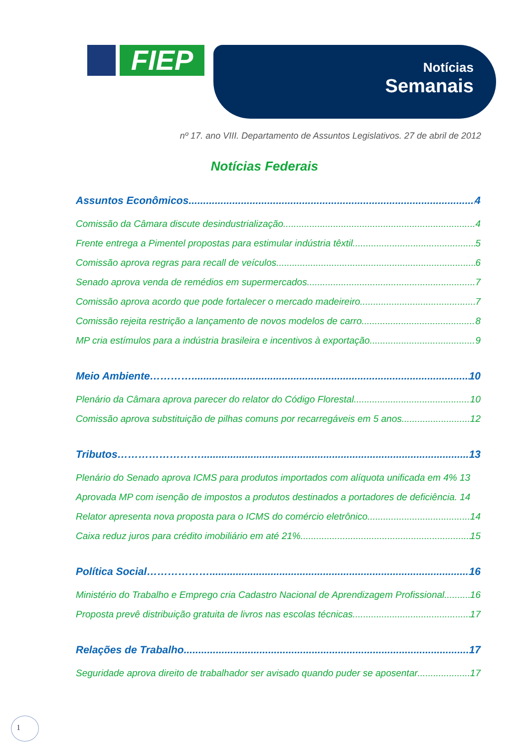FIEP Notícias
Semanais
nº 17. ano VIII. Departamento de Assuntos Legislativos. 27 de abril de 2012
Notícias Federais
Assuntos Econômicos 4
Comissão da Câmara discute desindustrialização 4
Frente entrega a Pimentel propostas para estimular indústria têxtil 5
Comissão aprova regras para recall de veículos 6
Senado aprova venda de remédios em supermercados 7
Comissão aprova acordo que pode fortalecer o mercado madeireiro 7
Comissão rejeita restrição a lançamento de novos modelos de carro 8
MP cria estímulos para a indústria brasileira e incentivos à exportação 9
Meio Ambiente………… 10
Plenário da Câmara aprova parecer do relator do Código Florestal 10
Comissão aprova substituição de pilhas comuns por recarregáveis em 5 anos 12
Tributos…………………… 13
Plenário do Senado aprova ICMS para produtos importados com alíquota unificada em 4% 13
Aprovada MP com isenção de impostos a produtos destinados a portadores de deficiência. 14
Relator apresenta nova proposta para o ICMS do comércio eletrônico 14
Caixa reduz juros para crédito imobiliário em até 21% 15
Política Social………………. 16
Ministério do Trabalho e Emprego cria Cadastro Nacional de Aprendizagem Profissional 16
Proposta prevê distribuição gratuita de livros nas escolas técnicas 17
Relações de Trabalho 17
Seguridade aprova direito de trabalhador ser avisado quando puder se aposentar 17
1